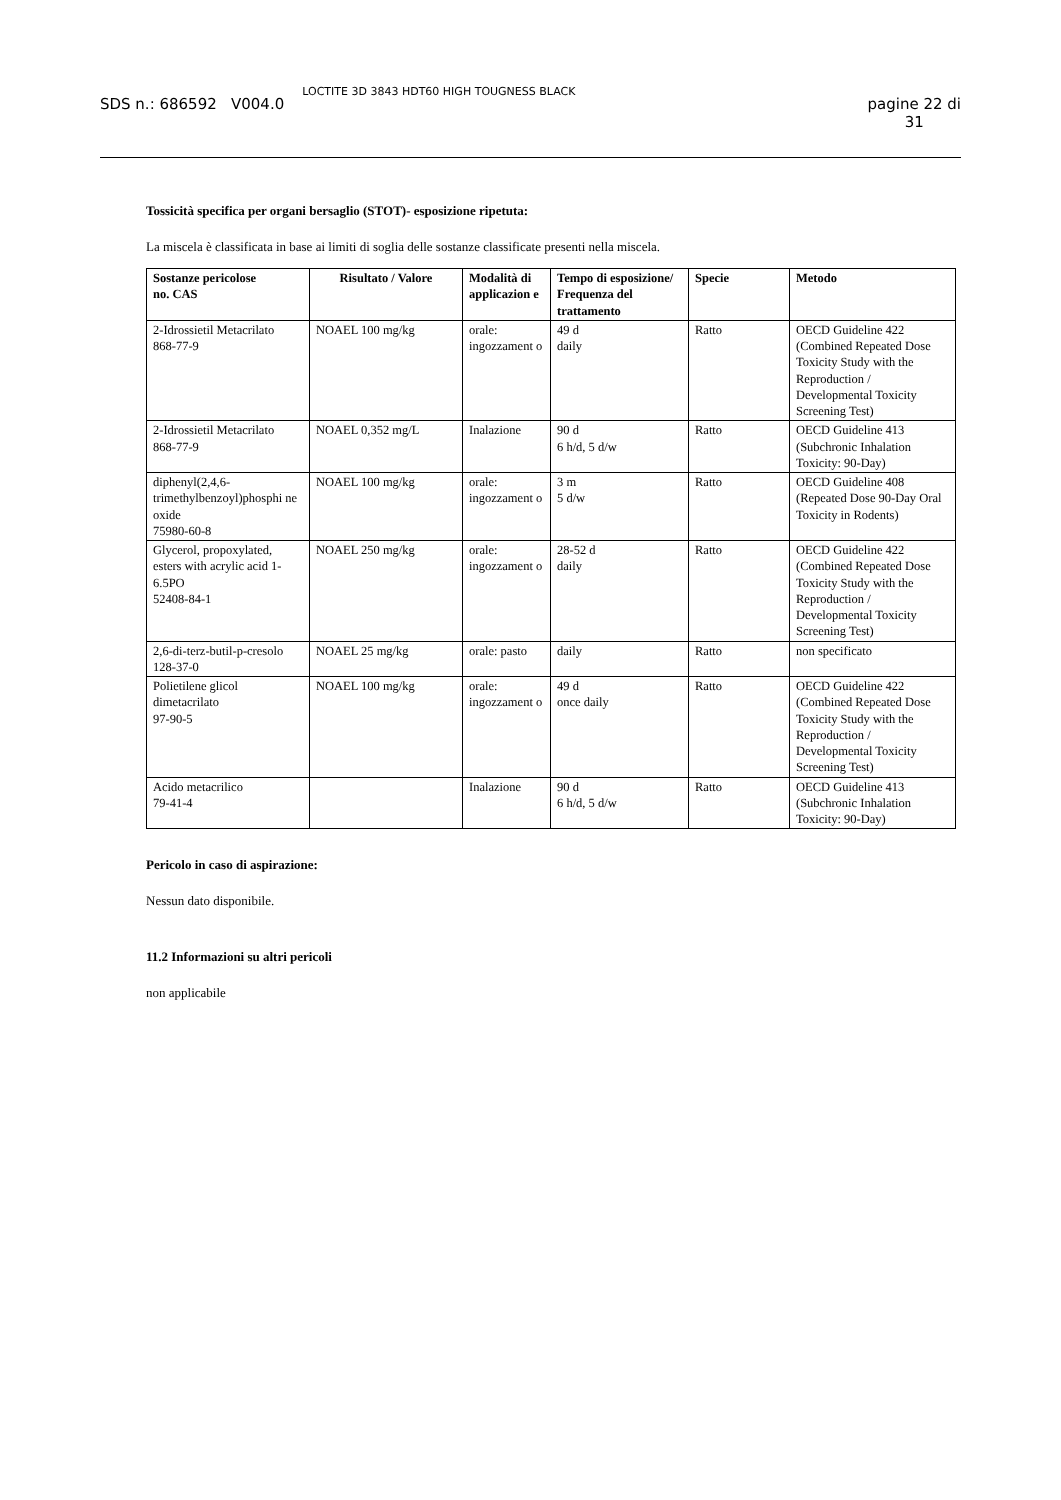SDS n.: 686592 V004.0 LOCTITE 3D 3843 HDT60 HIGH TOUGNESS BLACK pagine 22 di
31
Tossicità specifica per organi bersaglio (STOT)- esposizione ripetuta:
La miscela è classificata in base ai limiti di soglia delle sostanze classificate presenti nella miscela.
| Sostanze pericolose no. CAS | Risultato / Valore | Modalità di applicazion e | Tempo di esposizione/ Frequenza del trattamento | Specie | Metodo |
| --- | --- | --- | --- | --- | --- |
| 2-Idrossietil Metacrilato 868-77-9 | NOAEL 100 mg/kg | orale: ingozzament o | 49 d daily | Ratto | OECD Guideline 422 (Combined Repeated Dose Toxicity Study with the Reproduction / Developmental Toxicity Screening Test) |
| 2-Idrossietil Metacrilato 868-77-9 | NOAEL 0,352 mg/L | Inalazione | 90 d 6 h/d, 5 d/w | Ratto | OECD Guideline 413 (Subchronic Inhalation Toxicity: 90-Day) |
| diphenyl(2,4,6-trimethylbenzoyl)phosphi ne oxide 75980-60-8 | NOAEL 100 mg/kg | orale: ingozzament o | 3 m 5 d/w | Ratto | OECD Guideline 408 (Repeated Dose 90-Day Oral Toxicity in Rodents) |
| Glycerol, propoxylated, esters with acrylic acid 1-6.5PO 52408-84-1 | NOAEL 250 mg/kg | orale: ingozzament o | 28-52 d daily | Ratto | OECD Guideline 422 (Combined Repeated Dose Toxicity Study with the Reproduction / Developmental Toxicity Screening Test) |
| 2,6-di-terz-butil-p-cresolo 128-37-0 | NOAEL 25 mg/kg | orale: pasto | daily | Ratto | non specificato |
| Polietilene glicol dimetacrilato 97-90-5 | NOAEL 100 mg/kg | orale: ingozzament o | 49 d once daily | Ratto | OECD Guideline 422 (Combined Repeated Dose Toxicity Study with the Reproduction / Developmental Toxicity Screening Test) |
| Acido metacrilico 79-41-4 | | Inalazione | 90 d 6 h/d, 5 d/w | Ratto | OECD Guideline 413 (Subchronic Inhalation Toxicity: 90-Day) |
Pericolo in caso di aspirazione:
Nessun dato disponibile.
11.2 Informazioni su altri pericoli
non applicabile